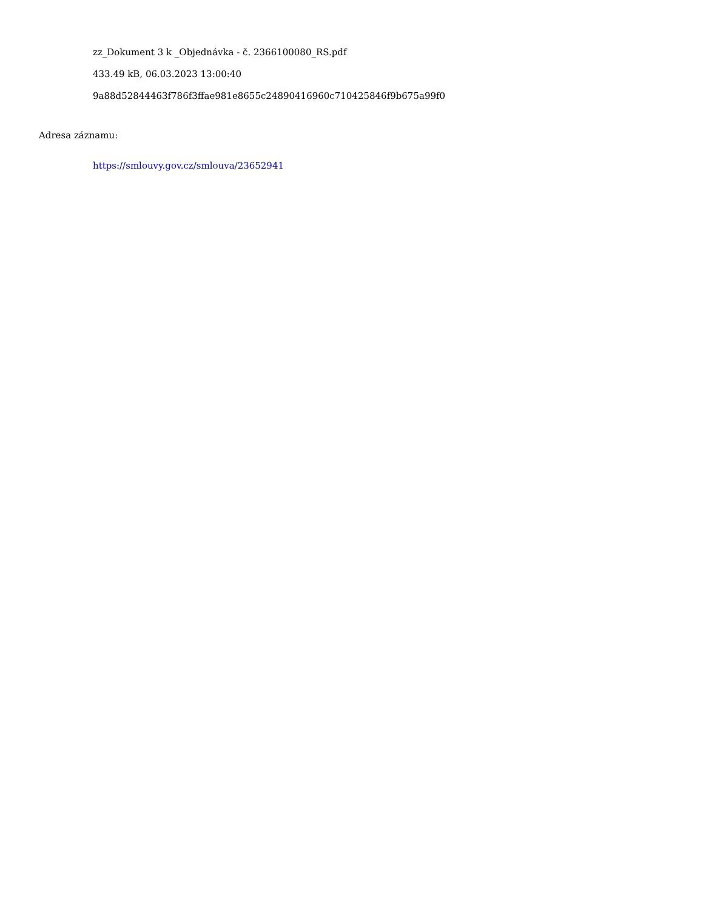zz_Dokument 3 k _Objednávka - č. 2366100080_RS.pdf
433.49 kB, 06.03.2023 13:00:40
9a88d52844463f786f3ffae981e8655c24890416960c710425846f9b675a99f0
Adresa záznamu:
https://smlouvy.gov.cz/smlouva/23652941